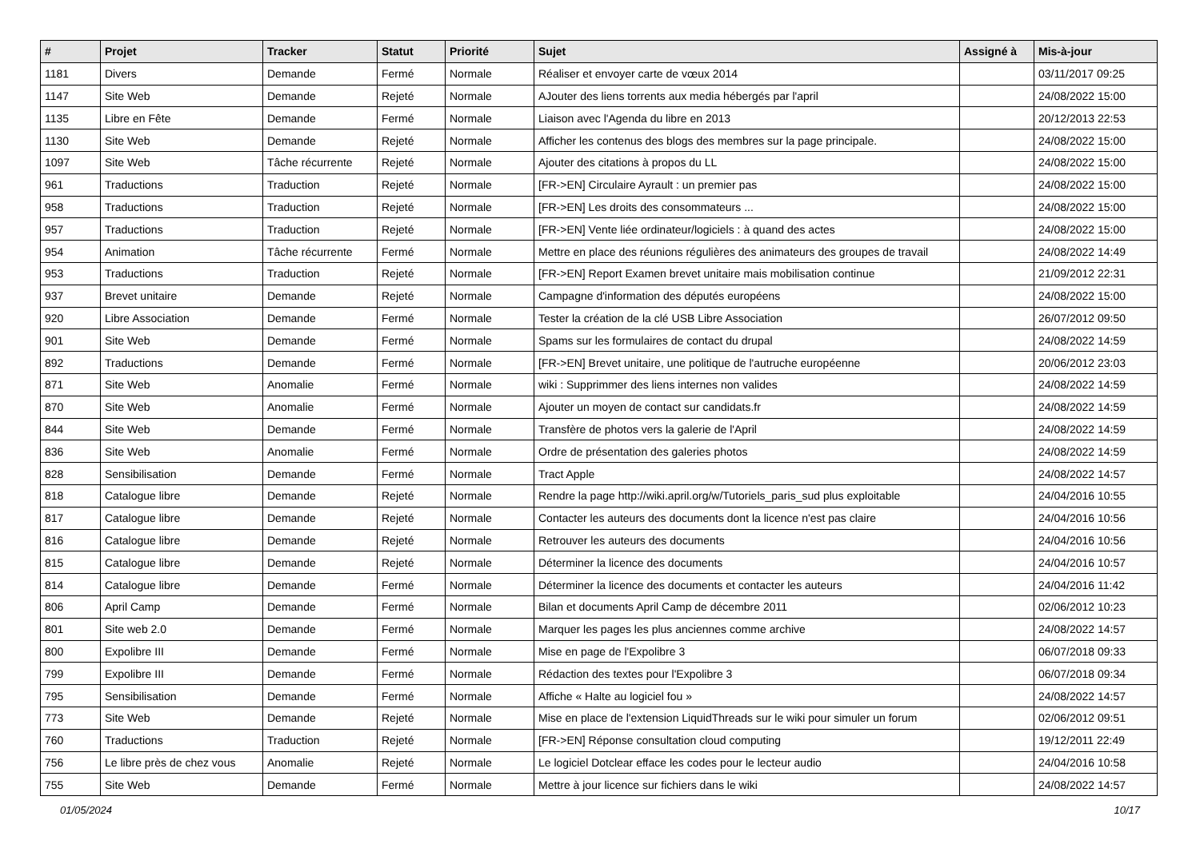| # | Projet | Tracker | Statut | Priorité | Sujet | Assigné à | Mis-à-jour |
| --- | --- | --- | --- | --- | --- | --- | --- |
| 1181 | Divers | Demande | Fermé | Normale | Réaliser et envoyer carte de vœux 2014 | | 03/11/2017 09:25 |
| 1147 | Site Web | Demande | Rejeté | Normale | AJouter des liens torrents aux media hébergés par l'april | | 24/08/2022 15:00 |
| 1135 | Libre en Fête | Demande | Fermé | Normale | Liaison avec l'Agenda du libre en 2013 | | 20/12/2013 22:53 |
| 1130 | Site Web | Demande | Rejeté | Normale | Afficher les contenus des blogs des membres sur la page principale. | | 24/08/2022 15:00 |
| 1097 | Site Web | Tâche récurrente | Rejeté | Normale | Ajouter des citations à propos du LL | | 24/08/2022 15:00 |
| 961 | Traductions | Traduction | Rejeté | Normale | [FR->EN] Circulaire Ayrault : un premier pas | | 24/08/2022 15:00 |
| 958 | Traductions | Traduction | Rejeté | Normale | [FR->EN] Les droits des consommateurs ... | | 24/08/2022 15:00 |
| 957 | Traductions | Traduction | Rejeté | Normale | [FR->EN] Vente liée ordinateur/logiciels : à quand des actes | | 24/08/2022 15:00 |
| 954 | Animation | Tâche récurrente | Fermé | Normale | Mettre en place des réunions régulières des animateurs des groupes de travail | | 24/08/2022 14:49 |
| 953 | Traductions | Traduction | Rejeté | Normale | [FR->EN] Report Examen brevet unitaire mais mobilisation continue | | 21/09/2012 22:31 |
| 937 | Brevet unitaire | Demande | Rejeté | Normale | Campagne d'information des députés européens | | 24/08/2022 15:00 |
| 920 | Libre Association | Demande | Fermé | Normale | Tester la création de la clé USB Libre Association | | 26/07/2012 09:50 |
| 901 | Site Web | Demande | Fermé | Normale | Spams sur les formulaires de contact du drupal | | 24/08/2022 14:59 |
| 892 | Traductions | Demande | Fermé | Normale | [FR->EN] Brevet unitaire, une politique de l'autruche européenne | | 20/06/2012 23:03 |
| 871 | Site Web | Anomalie | Fermé | Normale | wiki : Supprimmer des liens internes non valides | | 24/08/2022 14:59 |
| 870 | Site Web | Anomalie | Fermé | Normale | Ajouter un moyen de contact sur candidats.fr | | 24/08/2022 14:59 |
| 844 | Site Web | Demande | Fermé | Normale | Transfère de photos vers la galerie de l'April | | 24/08/2022 14:59 |
| 836 | Site Web | Anomalie | Fermé | Normale | Ordre de présentation des galeries photos | | 24/08/2022 14:59 |
| 828 | Sensibilisation | Demande | Fermé | Normale | Tract Apple | | 24/08/2022 14:57 |
| 818 | Catalogue libre | Demande | Rejeté | Normale | Rendre la page http://wiki.april.org/w/Tutoriels_paris_sud plus exploitable | | 24/04/2016 10:55 |
| 817 | Catalogue libre | Demande | Rejeté | Normale | Contacter les auteurs des documents dont la licence n'est pas claire | | 24/04/2016 10:56 |
| 816 | Catalogue libre | Demande | Rejeté | Normale | Retrouver les auteurs des documents | | 24/04/2016 10:56 |
| 815 | Catalogue libre | Demande | Rejeté | Normale | Déterminer la licence des documents | | 24/04/2016 10:57 |
| 814 | Catalogue libre | Demande | Fermé | Normale | Déterminer la licence des documents et contacter les auteurs | | 24/04/2016 11:42 |
| 806 | April Camp | Demande | Fermé | Normale | Bilan et documents April Camp de décembre 2011 | | 02/06/2012 10:23 |
| 801 | Site web 2.0 | Demande | Fermé | Normale | Marquer les pages les plus anciennes comme archive | | 24/08/2022 14:57 |
| 800 | Expolibre III | Demande | Fermé | Normale | Mise en page de l'Expolibre 3 | | 06/07/2018 09:33 |
| 799 | Expolibre III | Demande | Fermé | Normale | Rédaction des textes pour l'Expolibre 3 | | 06/07/2018 09:34 |
| 795 | Sensibilisation | Demande | Fermé | Normale | Affiche « Halte au logiciel fou » | | 24/08/2022 14:57 |
| 773 | Site Web | Demande | Rejeté | Normale | Mise en place de l'extension LiquidThreads sur le wiki pour simuler un forum | | 02/06/2012 09:51 |
| 760 | Traductions | Traduction | Rejeté | Normale | [FR->EN] Réponse consultation cloud computing | | 19/12/2011 22:49 |
| 756 | Le libre près de chez vous | Anomalie | Rejeté | Normale | Le logiciel Dotclear efface les codes pour le lecteur audio | | 24/04/2016 10:58 |
| 755 | Site Web | Demande | Fermé | Normale | Mettre à jour licence sur fichiers dans le wiki | | 24/08/2022 14:57 |
01/05/2024 10/17